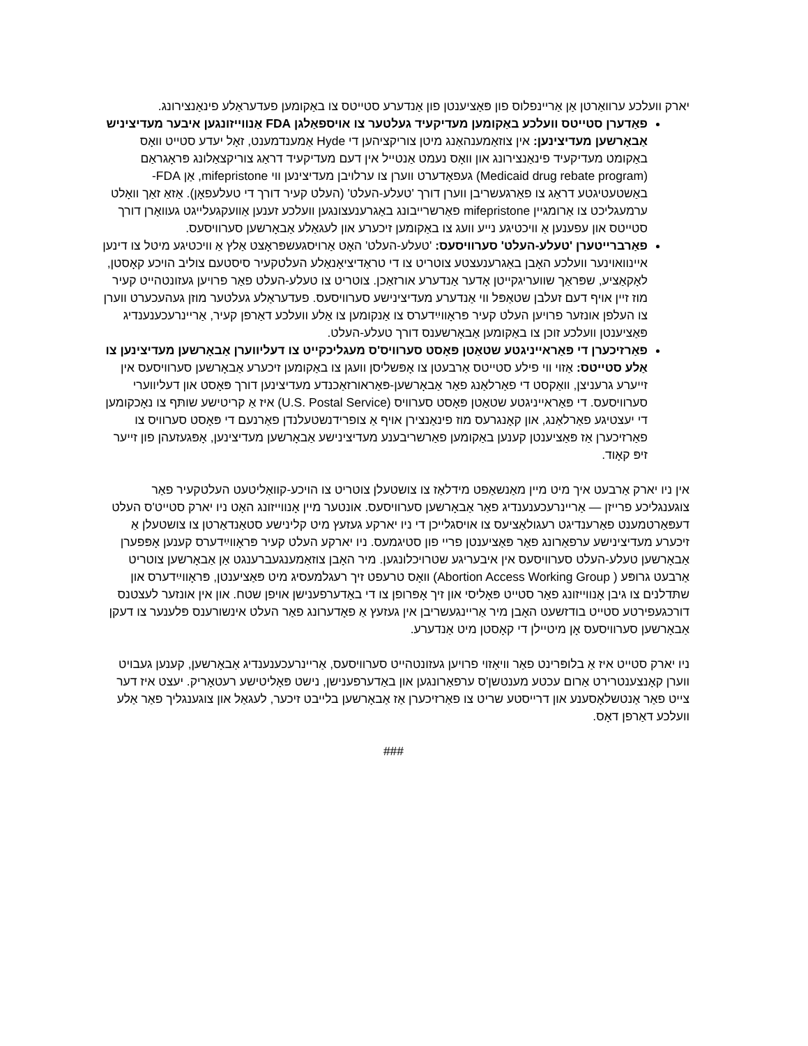יארק וועלכע ערוואַרטן אַן אַריינפלוס פון פּאַציענטן פון אַנדערע סטייטס צו באַקומען פעדעראַלע פינאַנצירונג.
פאַדערן סטייטס וועלכע באַקומען מעדיקעיד געלטער צו אויספאַלגן FDA אַנווייזונגען איבער מעדיציניש אַבאָרשען מעדיצינען: אין צוזאַמענהאַנג מיטן צוריקציהען די Hyde אַמענדמענט, זאָל יעדע סטייט וואָס באַקומט מעדיקעיד פינאַנצירונג און וואָס נעמט אַנטייל אין דעם מעדיקעיד דראַג צוריקצאַלונג פּראָגראַם (Medicaid drug rebate program) געפאָדערט ווערן צו ערלויבן מעדיצינען ווי mifepristone, אַן FDA-באַשטעטיגטע דראַג צו פאַרגעשריבן ווערן דורך 'טעלע-העלט' (העלט קעיר דורך די טעלעפאָן). אַזאַ זאַך וואָלט ערמעגליכט צו אַרומגיין mifepristone פאַרשרייבונג באַגרענעצונגען וועלכע זענען אַוועקגעלייגט געוואָרן דורך סטייטס און עפענען אַ וויכטיגע נייע וועג צו באַקומען זיכערע און לעגאַלע אַבאָרשען סערוויסעס.
פאַרברייטערן 'טעלע-העלט' סערוויסעס: 'טעלע-העלט' האָט אַרויסגעשפּראָצט אַלץ אַ וויכטיגע מיטל צו דינען איינוואוינער וועלכע האָבן באַגרענעצטע צוטריט צו די טראַדיציאָנאַלע העלטקעיר סיסטעם צוליב הויכע קאָסטן, לאָקאַציע, שפּראַך שוועריגקייטן אָדער אַנדערע אורזאַכן. צוטריט צו טעלע-העלט פאַר פרויען געזונטהייט קעיר מוז זיין אויף דעם זעלבן שטאַפּל ווי אַנדערע מעדיצינישע סערוויסעס. פעדעראַלע געלטער מוזן געהעכערט ווערן צו העלפן אונזער פרויען העלט קעיר פּראָווײַדערס צו אַנקומען צו אַלע וועלכע דאַרפן קעיר, אַריינרעכענענדיג פּאַציענטן וועלכע זוכן צו באַקומען אַבאָרשענס דורך טעלע-העלט.
פאַרזיכערן די פּאַראייניגטע שטאַטן פּאָסט סערוויס'ס מעגליכקייט צו דעליווערן אַבאָרשען מעדיצינען צו אַלע סטייטס: אַזוי ווי פילע סטייטס אַרבעטן צו אָפּשליסן וועגן צו באַקומען זיכערע אַבאָרשען סערוויסעס אין זייערע גרעניצן, וואַקסט די פאַרלאַנג פאַר אַבאָרשען-פּאַראורזאַכנדע מעדיצינען דורך פּאָסט און דעליווערי סערוויסעס. די פּאַראייניגטע שטאַטן פּאָסט סערוויס (U.S. Postal Service) איז אַ קריטישע שותּף צו נאָכקומען די יעצטיגע פאַרלאַנג, און קאָנגרעס מוז פינאַנצירן אויף אַ צופרידנשטעלנדן פאַרנעם די פּאָסט סערוויס צו פאַרזיכערן אַז פּאַציענטן קענען באַקומען פאַרשריבענע מעדיצינישע אַבאָרשען מעדיצינען, אָפּגעזעהן פון זייער זיפּ קאָוד.
אין ניו יארק אַרבעט איך מיט מיין מאַנשאַפט מידלאַז צו צושטעלן צוטריט צו הויכע-קוואַליטעט העלטקעיר פאַר צוגענגליכע פרייזן — אַריינרעכענענדיג פאַר אַבאָרשען סערוויסעס. אונטער מיין אָנווייזונג האָט ניו יארק סטייט'ס העלט דעפּאַרטמענט פאַרענדיגט רעגולאַציעס צו אויסגלייכן די ניו יארקע געזעץ מיט קלינישע סטאַנדאַרטן צו צושטעלן אַ זיכערע מעדיצינישע ערפאַרונג פאַר פּאַציענטן פריי פון סטיגמעס. ניו יארקע העלט קעיר פּראָווײַדערס קענען אָפּפערן אַבאָרשען טעלע-העלט סערוויסעס אין איבעריגע שטרויכלונגען. מיר האָבן צוזאַמענגעברענגט אַן אַבאָרשען צוטריט אַרבעט גרופּע ( Abortion Access Working Group) וואָס טרעפט זיך רעגלמעסיג מיט פּאַציענטן, פּראָווײַדערס און שתּדלנים צו גיבן אָנווייזונג פאַר סטייט פּאָליסי און זיך אָפּרופן צו די באַדערפענישן אויפן שטח. און אין אונזער לעצטנס דורכגעפירטע סטייט בודזשעט האָבן מיר אַריינגעשריבן אין געזעץ אַ פאָדערונג פאַר העלט אינשורענס פּלענער צו דעקן אַבאָרשען סערוויסעס אָן מיטיילן די קאָסטן מיט אַנדערע.
ניו יארק סטייט איז אַ בלופּרינט פאַר וויאַזוי פרויען געזונטהייט סערוויסעס, אַריינרעכענענדיג אַבאָרשען, קענען געבויט ווערן קאָנצענטרירט אַרום עכטע מענטשן'ס ערפאַרונגען און באַדערפענישן, נישט פּאָליטישע רעטאָריק. יעצט איז דער צייט פאַר אַנטשלאָסענע און דרייסטע שריט צו פאַרזיכערן אַז אַבאָרשען בלייבט זיכער, לעגאַל און צוגענגליך פאַר אַלע וועלכע דאַרפן דאָס.
###